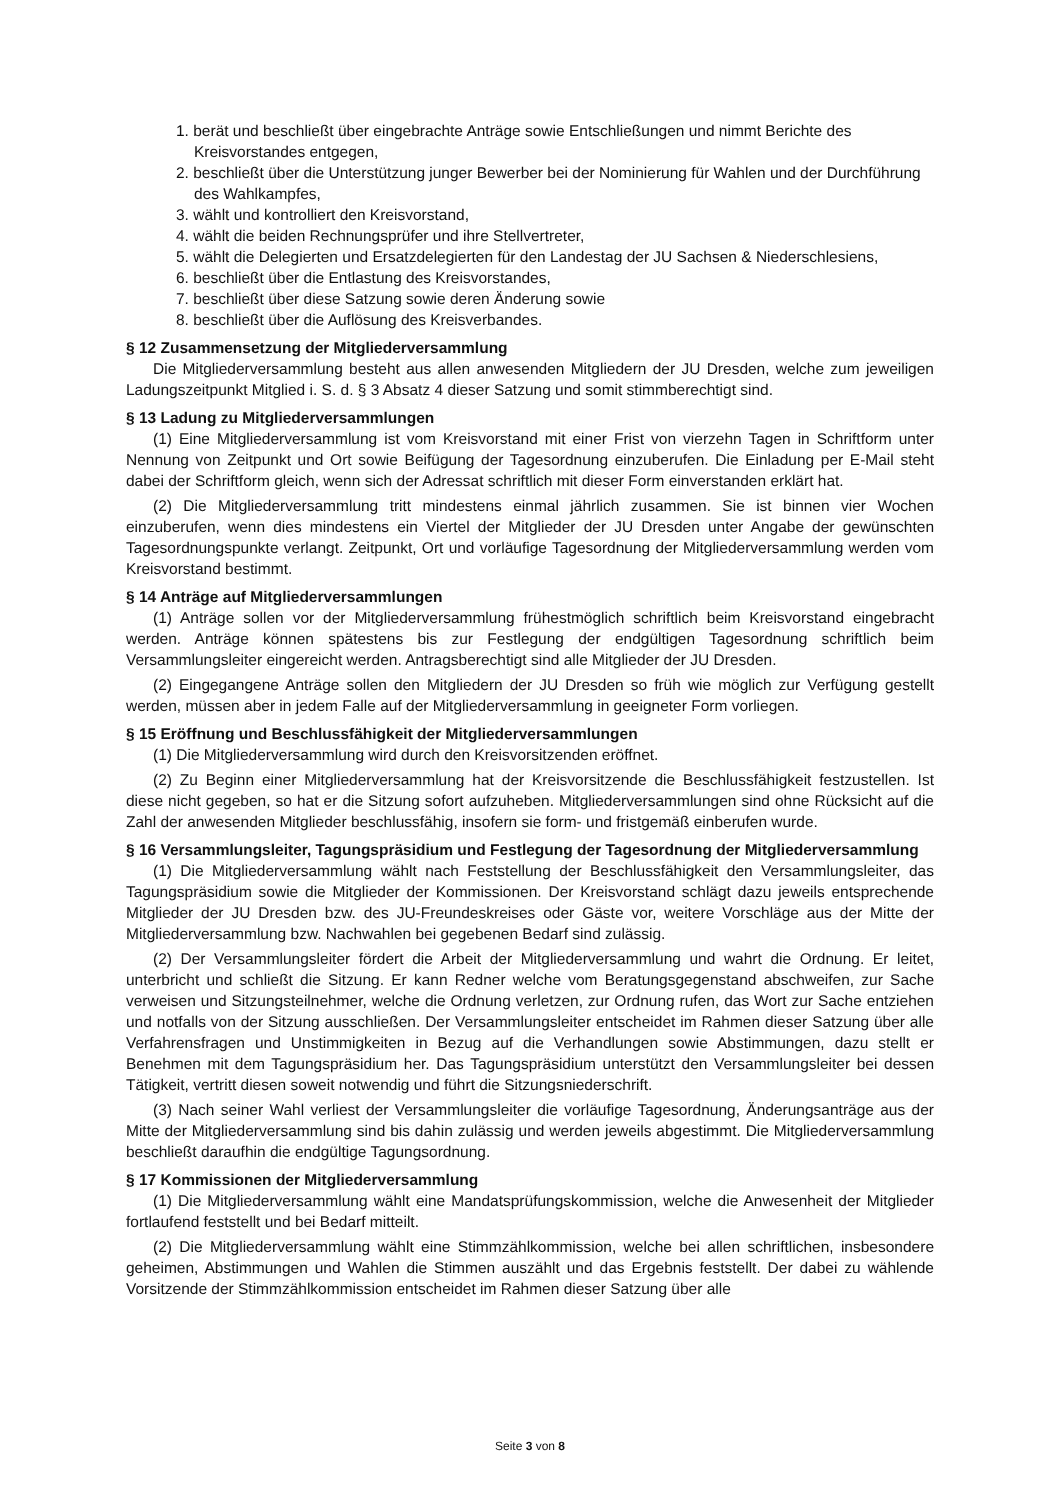1. berät und beschließt über eingebrachte Anträge sowie Entschließungen und nimmt Berichte des Kreisvorstandes entgegen,
2. beschließt über die Unterstützung junger Bewerber bei der Nominierung für Wahlen und der Durchführung des Wahlkampfes,
3. wählt und kontrolliert den Kreisvorstand,
4. wählt die beiden Rechnungsprüfer und ihre Stellvertreter,
5. wählt die Delegierten und Ersatzdelegierten für den Landestag der JU Sachsen & Niederschlesiens,
6. beschließt über die Entlastung des Kreisvorstandes,
7. beschließt über diese Satzung sowie deren Änderung sowie
8. beschließt über die Auflösung des Kreisverbandes.
§ 12 Zusammensetzung der Mitgliederversammlung
Die Mitgliederversammlung besteht aus allen anwesenden Mitgliedern der JU Dresden, welche zum jeweiligen Ladungszeitpunkt Mitglied i. S. d. § 3 Absatz 4 dieser Satzung und somit stimmberechtigt sind.
§ 13 Ladung zu Mitgliederversammlungen
(1) Eine Mitgliederversammlung ist vom Kreisvorstand mit einer Frist von vierzehn Tagen in Schriftform unter Nennung von Zeitpunkt und Ort sowie Beifügung der Tagesordnung einzuberufen. Die Einladung per E-Mail steht dabei der Schriftform gleich, wenn sich der Adressat schriftlich mit dieser Form einverstanden erklärt hat.
(2) Die Mitgliederversammlung tritt mindestens einmal jährlich zusammen. Sie ist binnen vier Wochen einzuberufen, wenn dies mindestens ein Viertel der Mitglieder der JU Dresden unter Angabe der gewünschten Tagesordnungspunkte verlangt. Zeitpunkt, Ort und vorläufige Tagesordnung der Mitgliederversammlung werden vom Kreisvorstand bestimmt.
§ 14 Anträge auf Mitgliederversammlungen
(1) Anträge sollen vor der Mitgliederversammlung frühestmöglich schriftlich beim Kreisvorstand eingebracht werden. Anträge können spätestens bis zur Festlegung der endgültigen Tagesordnung schriftlich beim Versammlungsleiter eingereicht werden. Antragsberechtigt sind alle Mitglieder der JU Dresden.
(2) Eingegangene Anträge sollen den Mitgliedern der JU Dresden so früh wie möglich zur Verfügung gestellt werden, müssen aber in jedem Falle auf der Mitgliederversammlung in geeigneter Form vorliegen.
§ 15 Eröffnung und Beschlussfähigkeit der Mitgliederversammlungen
(1) Die Mitgliederversammlung wird durch den Kreisvorsitzenden eröffnet.
(2) Zu Beginn einer Mitgliederversammlung hat der Kreisvorsitzende die Beschlussfähigkeit festzustellen. Ist diese nicht gegeben, so hat er die Sitzung sofort aufzuheben. Mitgliederversammlungen sind ohne Rücksicht auf die Zahl der anwesenden Mitglieder beschlussfähig, insofern sie form- und fristgemäß einberufen wurde.
§ 16 Versammlungsleiter, Tagungspräsidium und Festlegung der Tagesordnung der Mitgliederversammlung
(1) Die Mitgliederversammlung wählt nach Feststellung der Beschlussfähigkeit den Versammlungsleiter, das Tagungspräsidium sowie die Mitglieder der Kommissionen. Der Kreisvorstand schlägt dazu jeweils entsprechende Mitglieder der JU Dresden bzw. des JU-Freundeskreises oder Gäste vor, weitere Vorschläge aus der Mitte der Mitgliederversammlung bzw. Nachwahlen bei gegebenen Bedarf sind zulässig.
(2) Der Versammlungsleiter fördert die Arbeit der Mitgliederversammlung und wahrt die Ordnung. Er leitet, unterbricht und schließt die Sitzung. Er kann Redner welche vom Beratungsgegenstand abschweifen, zur Sache verweisen und Sitzungsteilnehmer, welche die Ordnung verletzen, zur Ordnung rufen, das Wort zur Sache entziehen und notfalls von der Sitzung ausschließen. Der Versammlungsleiter entscheidet im Rahmen dieser Satzung über alle Verfahrensfragen und Unstimmigkeiten in Bezug auf die Verhandlungen sowie Abstimmungen, dazu stellt er Benehmen mit dem Tagungspräsidium her. Das Tagungspräsidium unterstützt den Versammlungsleiter bei dessen Tätigkeit, vertritt diesen soweit notwendig und führt die Sitzungsniederschrift.
(3) Nach seiner Wahl verliest der Versammlungsleiter die vorläufige Tagesordnung, Änderungsanträge aus der Mitte der Mitgliederversammlung sind bis dahin zulässig und werden jeweils abgestimmt. Die Mitgliederversammlung beschließt daraufhin die endgültige Tagungsordnung.
§ 17 Kommissionen der Mitgliederversammlung
(1) Die Mitgliederversammlung wählt eine Mandatsprüfungskommission, welche die Anwesenheit der Mitglieder fortlaufend feststellt und bei Bedarf mitteilt.
(2) Die Mitgliederversammlung wählt eine Stimmzählkommission, welche bei allen schriftlichen, insbesondere geheimen, Abstimmungen und Wahlen die Stimmen auszählt und das Ergebnis feststellt. Der dabei zu wählende Vorsitzende der Stimmzählkommission entscheidet im Rahmen dieser Satzung über alle
Seite 3 von 8